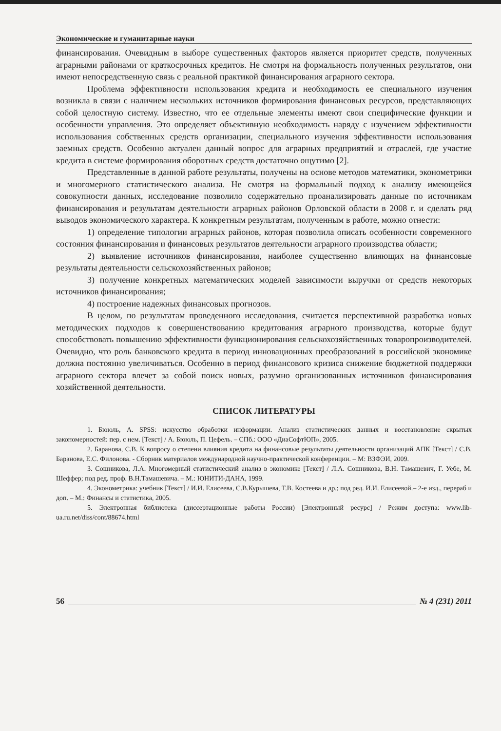Экономические и гуманитарные науки
финансирования. Очевидным в выборе существенных факторов является приоритет средств, полученных аграрными районами от краткосрочных кредитов. Не смотря на формальность полученных результатов, они имеют непосредственную связь с реальной практикой финансирования аграрного сектора.
Проблема эффективности использования кредита и необходимость ее специального изучения возникла в связи с наличием нескольких источников формирования финансовых ресурсов, представляющих собой целостную систему. Известно, что ее отдельные элементы имеют свои специфические функции и особенности управления. Это определяет объективную необходимость наряду с изучением эффективности использования собственных средств организации, специального изучения эффективности использования заемных средств. Особенно актуален данный вопрос для аграрных предприятий и отраслей, где участие кредита в системе формирования оборотных средств достаточно ощутимо [2].
Представленные в данной работе результаты, получены на основе методов математики, эконометрики и многомерного статистического анализа. Не смотря на формальный подход к анализу имеющейся совокупности данных, исследование позволило содержательно проанализировать данные по источникам финансирования и результатам деятельности аграрных районов Орловской области в 2008 г. и сделать ряд выводов экономического характера. К конкретным результатам, полученным в работе, можно отнести:
1) определение типологии аграрных районов, которая позволила описать особенности современного состояния финансирования и финансовых результатов деятельности аграрного производства области;
2) выявление источников финансирования, наиболее существенно влияющих на финансовые результаты деятельности сельскохозяйственных районов;
3) получение конкретных математических моделей зависимости выручки от средств некоторых источников финансирования;
4) построение надежных финансовых прогнозов.
В целом, по результатам проведенного исследования, считается перспективной разработка новых методических подходов к совершенствованию кредитования аграрного производства, которые будут способствовать повышению эффективности функционирования сельскохозяйственных товаропроизводителей. Очевидно, что роль банковского кредита в период инновационных преобразований в российской экономике должна постоянно увеличиваться. Особенно в период финансового кризиса снижение бюджетной поддержки аграрного сектора влечет за собой поиск новых, разумно организованных источников финансирования хозяйственной деятельности.
СПИСОК ЛИТЕРАТУРЫ
1. Бююль, А. SPSS: искусство обработки информации. Анализ статистических данных и восстановление скрытых закономерностей: пер. с нем. [Текст] / А. Бююль, П. Цефель. – СПб.: ООО «ДиаСофтЮП», 2005.
2. Баранова, С.В. К вопросу о степени влияния кредита на финансовые результаты деятельности организаций АПК [Текст] / С.В. Баранова, Е.С. Филонова. - Сборник материалов международной научно-практической конференции. – М: ВЗФЭИ, 2009.
3. Сошникова, Л.А. Многомерный статистический анализ в экономике [Текст] / Л.А. Сошникова, В.Н. Тамашевич, Г. Уебе, М. Шеффер; под ред. проф. В.Н.Тамашевича. – М.: ЮНИТИ-ДАНА, 1999.
4. Эконометрика: учебник [Текст] / И.И. Елисеева, С.В.Курышева, Т.В. Костеева и др.; под ред. И.И. Елисеевой.– 2-е изд., перераб и доп. – М.: Финансы и статистика, 2005.
5. Электронная библиотека (диссертационные работы России) [Электронный ресурс] / Режим доступа: www.lib-ua.ru.net/diss/cont/88674.html
56 № 4 (231) 2011